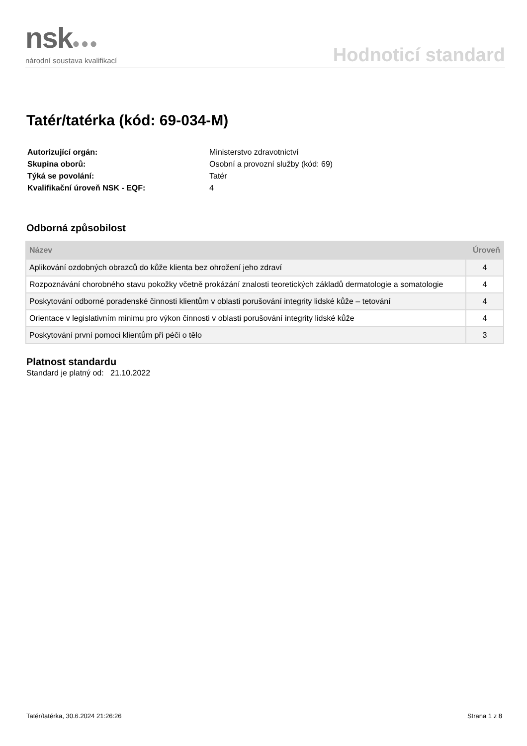nsk●●●
národní soustava kvalifikací
Hodnoticí standard
Tatér/tatérka (kód: 69-034-M)
| Autorizující orgán: | Ministerstvo zdravotnictví |
| Skupina oborů: | Osobní a provozní služby (kód: 69) |
| Týká se povolání: | Tatér |
| Kvalifikační úroveň NSK - EQF: | 4 |
Odborná způsobilost
| Název | Úroveň |
| --- | --- |
| Aplikování ozdobných obrazců do kůže klienta bez ohrožení jeho zdraví | 4 |
| Rozpoznávání chorobného stavu pokožky včetně prokázání znalosti teoretických základů dermatologie a somatologie | 4 |
| Poskytování odborné poradenské činnosti klientům v oblasti porušování integrity lidské kůže – tetování | 4 |
| Orientace v legislativním minimu pro výkon činnosti v oblasti porušování integrity lidské kůže | 4 |
| Poskytování první pomoci klientům při péči o tělo | 3 |
Platnost standardu
Standard je platný od: 21.10.2022
Tatér/tatérka, 30.6.2024 21:26:26 Strana 1 z 8